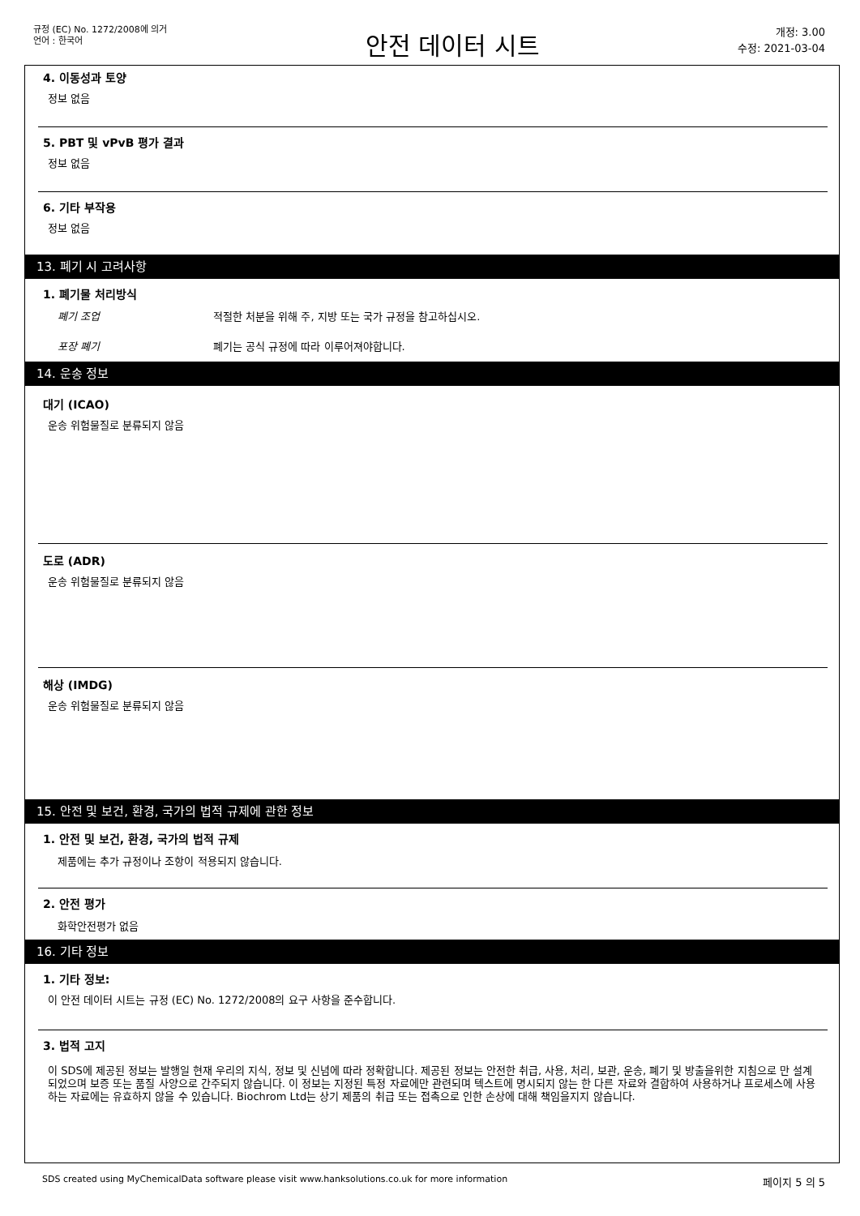규정 (EC) No. 1272/2008에 의거
언어 : 한국어
안전 데이터 시트
개정: 3.00
수정: 2021-03-04
4. 이동성과 토양
정보 없음
5. PBT 및 vPvB 평가 결과
정보 없음
6. 기타 부작용
정보 없음
13. 폐기 시 고려사항
1. 폐기물 처리방식
폐기 조업 적절한 처분을 위해 주, 지방 또는 국가 규정을 참고하십시오.
포장 폐기 폐기는 공식 규정에 따라 이루어져야합니다.
14. 운송 정보
대기 (ICAO)
운송 위험물질로 분류되지 않음
도로 (ADR)
운송 위험물질로 분류되지 않음
해상 (IMDG)
운송 위험물질로 분류되지 않음
15. 안전 및 보건, 환경, 국가의 법적 규제에 관한 정보
1. 안전 및 보건, 환경, 국가의 법적 규제
제품에는 추가 규정이나 조항이 적용되지 않습니다.
2. 안전 평가
화학안전평가 없음
16. 기타 정보
1. 기타 정보:
이 안전 데이터 시트는 규정 (EC) No. 1272/2008의 요구 사항을 준수합니다.
3. 법적 고지
이 SDS에 제공된 정보는 발행일 현재 우리의 지식, 정보 및 신념에 따라 정확합니다. 제공된 정보는 안전한 취급, 사용, 처리, 보관, 운송, 폐기 및 방출을위한 지침으로 만 설계되었으며 보증 또는 품질 사양으로 간주되지 않습니다. 이 정보는 지정된 특정 자료에만 관련되며 텍스트에 명시되지 않는 한 다른 자료와 결합하여 사용하거나 프로세스에 사용하는 자료에는 유효하지 않을 수 있습니다. Biochrom Ltd는 상기 제품의 취급 또는 접촉으로 인한 손상에 대해 책임을지지 않습니다.
SDS created using MyChemicalData software please visit www.hanksolutions.co.uk for more information 페이지 5 의 5